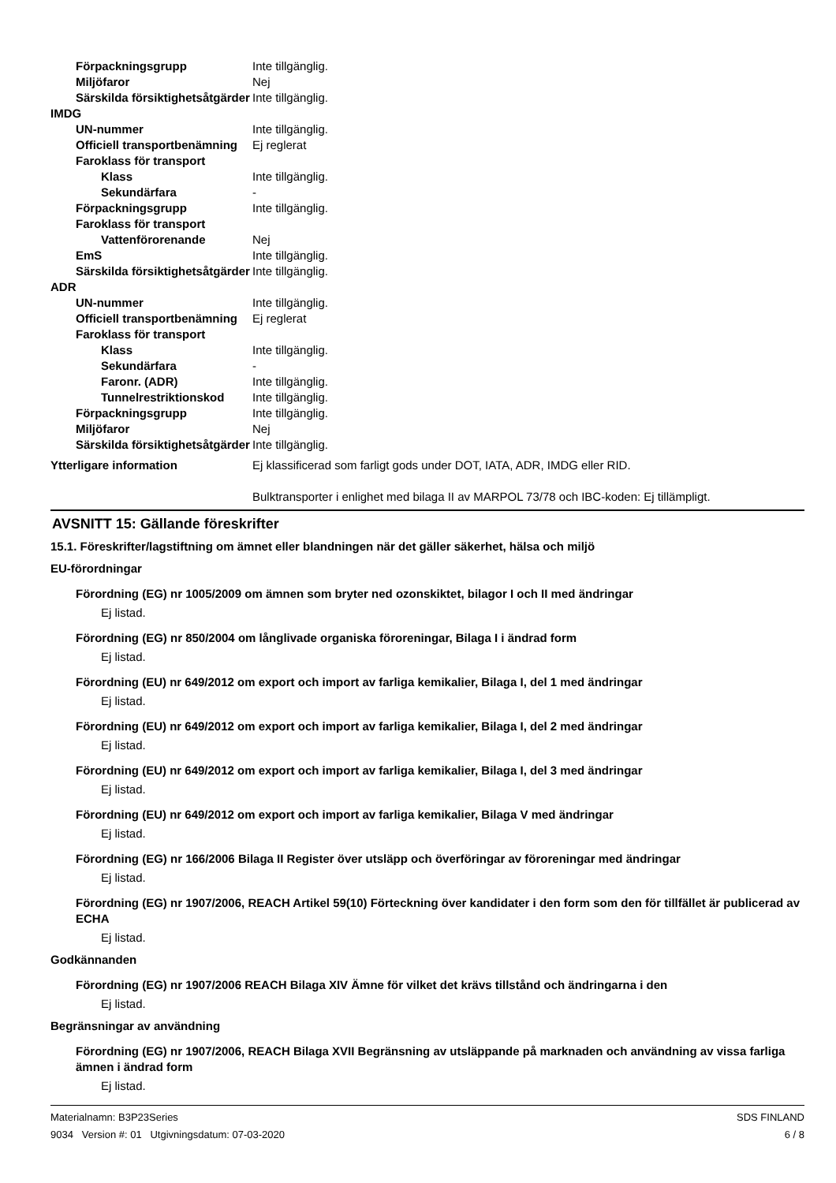Förpackningsgrupp Inte tillgänglig.
Miljöfaror Nej
Särskilda försiktighetsåtgärder
Inte tillgänglig.
IMDG
UN-nummer Inte tillgänglig.
Officiell transportbenämning
Ej reglerat
Faroklass för transport
Klass Inte tillgänglig.
Sekundärfara -
Förpackningsgrupp Inte tillgänglig.
Faroklass för transport
Vattenförorenande Nej
EmS Inte tillgänglig.
Särskilda försiktighetsåtgärder
Inte tillgänglig.
ADR
UN-nummer Inte tillgänglig.
Officiell transportbenämning
Ej reglerat
Faroklass för transport
Klass Inte tillgänglig.
Sekundärfara -
Faronr. (ADR) Inte tillgänglig.
Tunnelrestriktionskod Inte tillgänglig.
Förpackningsgrupp Inte tillgänglig.
Miljöfaror Nej
Särskilda försiktighetsåtgärder
Inte tillgänglig.
Ytterligare information Ej klassificerad som farligt gods under DOT, IATA, ADR, IMDG eller RID.
Bulktransporter i enlighet med bilaga II av MARPOL 73/78 och IBC-koden: Ej tillämpligt.
AVSNITT 15: Gällande föreskrifter
15.1. Föreskrifter/lagstiftning om ämnet eller blandningen när det gäller säkerhet, hälsa och miljö
EU-förordningar
Förordning (EG) nr 1005/2009 om ämnen som bryter ned ozonskiktet, bilagor I och II med ändringar
Ej listad.
Förordning (EG) nr 850/2004 om långlivade organiska föroreningar, Bilaga I i ändrad form
Ej listad.
Förordning (EU) nr 649/2012 om export och import av farliga kemikalier, Bilaga I, del 1 med ändringar
Ej listad.
Förordning (EU) nr 649/2012 om export och import av farliga kemikalier, Bilaga I, del 2 med ändringar
Ej listad.
Förordning (EU) nr 649/2012 om export och import av farliga kemikalier, Bilaga I, del 3 med ändringar
Ej listad.
Förordning (EU) nr 649/2012 om export och import av farliga kemikalier, Bilaga V med ändringar
Ej listad.
Förordning (EG) nr 166/2006 Bilaga II Register över utsläpp och överföringar av föroreningar med ändringar
Ej listad.
Förordning (EG) nr 1907/2006, REACH Artikel 59(10) Förteckning över kandidater i den form som den för tillfället är publicerad av ECHA
Ej listad.
Godkännanden
Förordning (EG) nr 1907/2006 REACH Bilaga XIV Ämne för vilket det krävs tillstånd och ändringarna i den
Ej listad.
Begränsningar av användning
Förordning (EG) nr 1907/2006, REACH Bilaga XVII Begränsning av utsläppande på marknaden och användning av vissa farliga ämnen i ändrad form
Ej listad.
Materialnamn: B3P23Series
9034 Version #: 01 Utgivningsdatum: 07-03-2020
SDS FINLAND
6 / 8